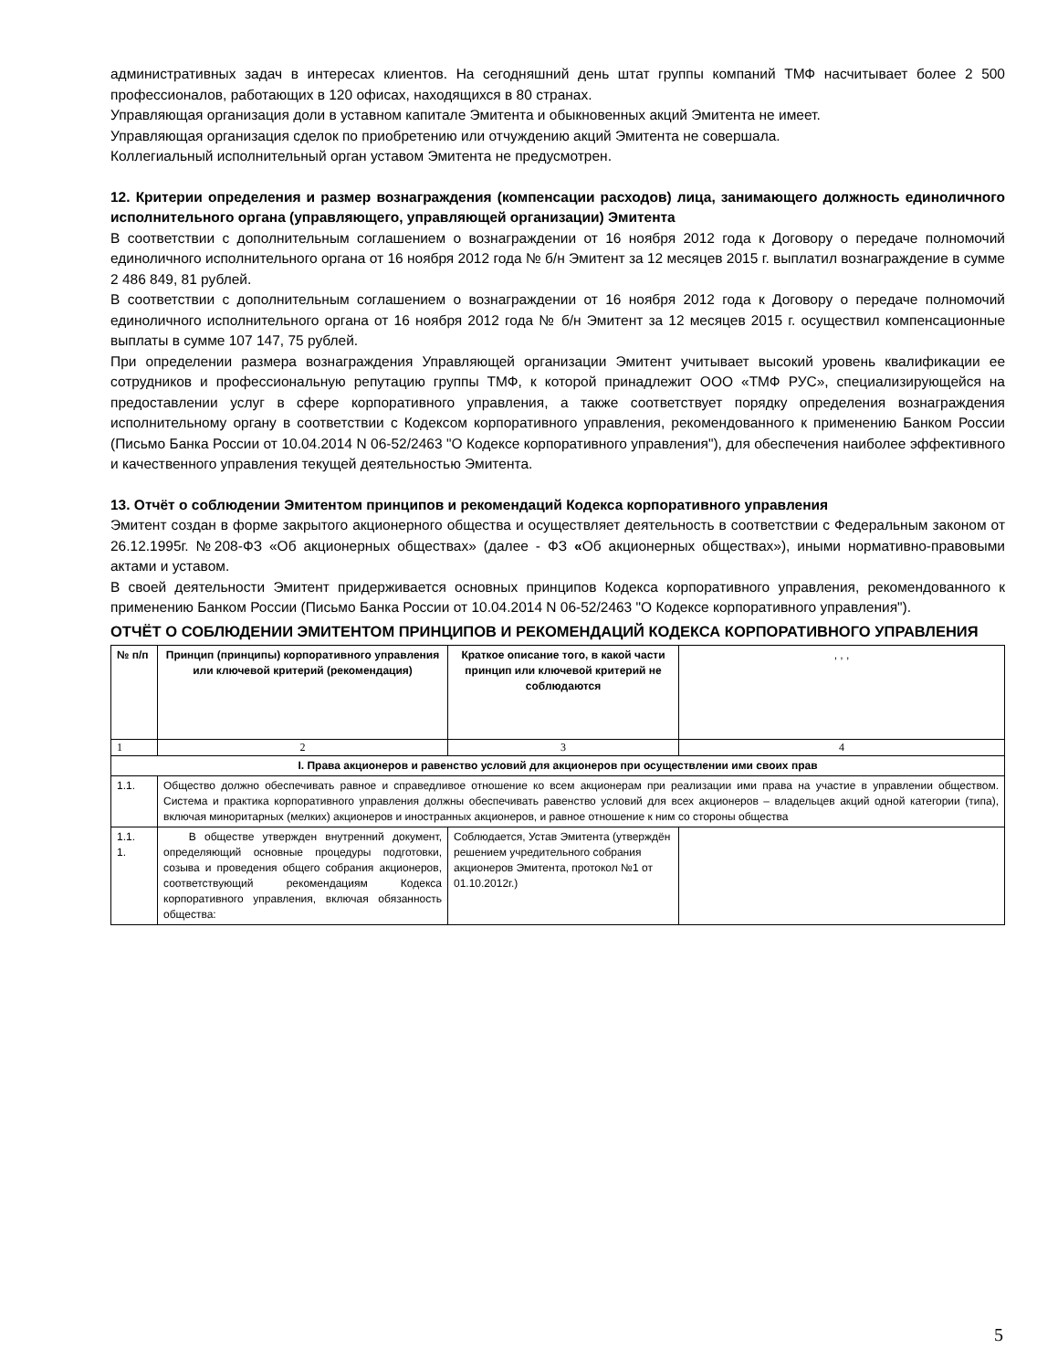административных задач в интересах клиентов. На сегодняшний день штат группы компаний ТМФ насчитывает более 2 500 профессионалов, работающих в 120 офисах, находящихся в 80 странах.
Управляющая организация доли в уставном капитале Эмитента и обыкновенных акций Эмитента не имеет.
Управляющая организация сделок по приобретению или отчуждению акций Эмитента не совершала.
Коллегиальный исполнительный орган уставом Эмитента не предусмотрен.
12. Критерии определения и размер вознаграждения (компенсации расходов) лица, занимающего должность единоличного исполнительного органа (управляющего, управляющей организации) Эмитента
В соответствии с дополнительным соглашением о вознаграждении от 16 ноября 2012 года к Договору о передаче полномочий единоличного исполнительного органа от 16 ноября 2012 года № б/н Эмитент за 12 месяцев 2015 г. выплатил вознаграждение в сумме 2 486 849, 81 рублей.
В соответствии с дополнительным соглашением о вознаграждении от 16 ноября 2012 года к Договору о передаче полномочий единоличного исполнительного органа от 16 ноября 2012 года № б/н Эмитент за 12 месяцев 2015 г. осуществил компенсационные выплаты в сумме 107 147, 75 рублей.
При определении размера вознаграждения Управляющей организации Эмитент учитывает высокий уровень квалификации ее сотрудников и профессиональную репутацию группы ТМФ, к которой принадлежит ООО «ТМФ РУС», специализирующейся на предоставлении услуг в сфере корпоративного управления, а также соответствует порядку определения вознаграждения исполнительному органу в соответствии с Кодексом корпоративного управления, рекомендованного к применению Банком России (Письмо Банка России от 10.04.2014 N 06-52/2463 "О Кодексе корпоративного управления"), для обеспечения наиболее эффективного и качественного управления текущей деятельностью Эмитента.
13. Отчёт о соблюдении Эмитентом принципов и рекомендаций Кодекса корпоративного управления
Эмитент создан в форме закрытого акционерного общества и осуществляет деятельность в соответствии с Федеральным законом от 26.12.1995г. №208-ФЗ «Об акционерных обществах» (далее - ФЗ «Об акционерных обществах»), иными нормативно-правовыми актами и уставом.
В своей деятельности Эмитент придерживается основных принципов Кодекса корпоративного управления, рекомендованного к применению Банком России (Письмо Банка России от 10.04.2014 N 06-52/2463 "О Кодексе корпоративного управления").
ОТЧЁТ О СОБЛЮДЕНИИ ЭМИТЕНТОМ ПРИНЦИПОВ И РЕКОМЕНДАЦИЙ КОДЕКСА КОРПОРАТИВНОГО УПРАВЛЕНИЯ
| № п/п | Принцип (принципы) корпоративного управления или ключевой критерий (рекомендация) | Краткое описание того, в какой части принцип или ключевой критерий не соблюдаются | , , , |
| --- | --- | --- | --- |
| 1 | 2 | 3 | 4 |
| I. Права акционеров и равенство условий для акционеров при осуществлении ими своих прав | | | |
| 1.1. | Общество должно обеспечивать равное и справедливое отношение ко всем акционерам при реализации ими права на участие в управлении обществом. Система и практика корпоративного управления должны обеспечивать равенство условий для всех акционеров – владельцев акций одной категории (типа), включая миноритарных (мелких) акционеров и иностранных акционеров, и равное отношение к ним со стороны общества | | |
| 1.1. 1. | В обществе утвержден внутренний документ, определяющий основные процедуры подготовки, созыва и проведения общего собрания акционеров, соответствующий рекомендациям Кодекса корпоративного управления, включая обязанность общества: | Соблюдается, Устав Эмитента (утверждён решением учредительного собрания акционеров Эмитента, протокол №1 от 01.10.2012г.) | |
5